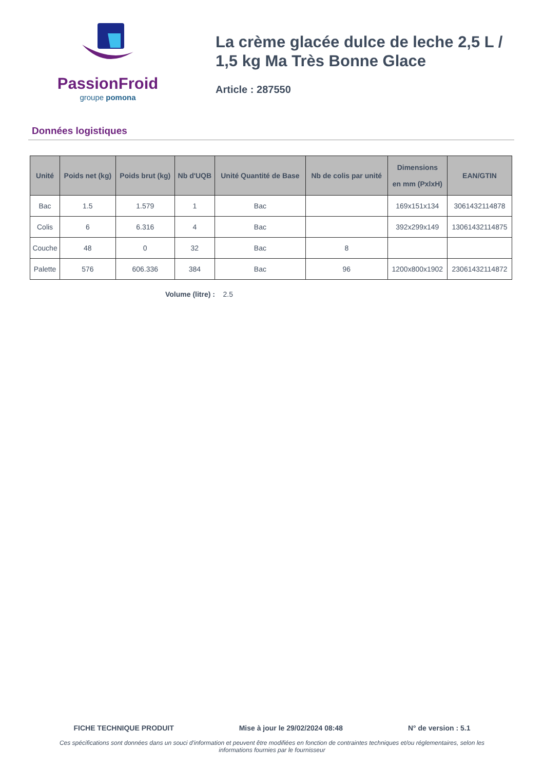PassionFroid
groupe pomona
La crème glacée dulce de leche 2,5 L / 1,5 kg Ma Très Bonne Glace
Article : 287550
Données logistiques
| Unité | Poids net (kg) | Poids brut (kg) | Nb d'UQB | Unité Quantité de Base | Nb de colis par unité | Dimensions en mm (PxlxH) | EAN/GTIN |
| --- | --- | --- | --- | --- | --- | --- | --- |
| Bac | 1.5 | 1.579 | 1 | Bac | | 169x151x134 | 3061432114878 |
| Colis | 6 | 6.316 | 4 | Bac | | 392x299x149 | 13061432114875 |
| Couche | 48 | 0 | 32 | Bac | 8 | | |
| Palette | 576 | 606.336 | 384 | Bac | 96 | 1200x800x1902 | 23061432114872 |
Volume (litre) : 2.5
FICHE TECHNIQUE PRODUIT Mise à jour le 29/02/2024 08:48 N° de version : 5.1
Ces spécifications sont données dans un souci d'information et peuvent être modifiées en fonction de contraintes techniques et/ou réglementaires, selon les informations fournies par le fournisseur